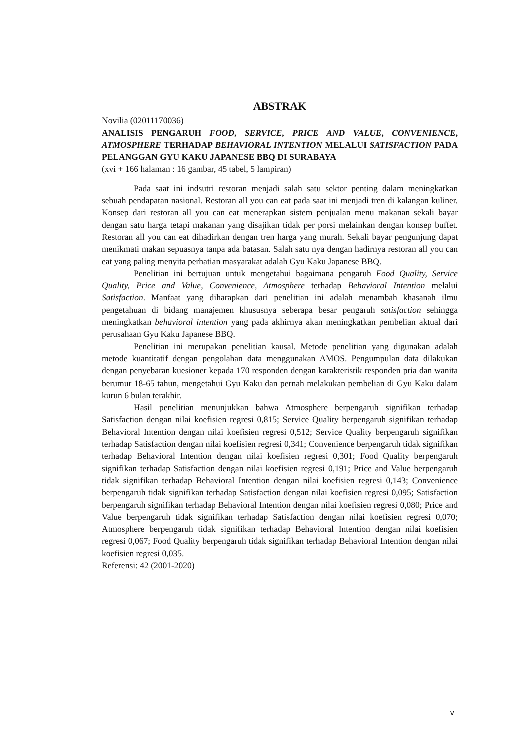ABSTRAK
Novilia (02011170036)
ANALISIS PENGARUH FOOD, SERVICE, PRICE AND VALUE, CONVENIENCE, ATMOSPHERE TERHADAP BEHAVIORAL INTENTION MELALUI SATISFACTION PADA PELANGGAN GYU KAKU JAPANESE BBQ DI SURABAYA
(xvi + 166 halaman : 16 gambar, 45 tabel, 5 lampiran)
Pada saat ini indsutri restoran menjadi salah satu sektor penting dalam meningkatkan sebuah pendapatan nasional. Restoran all you can eat pada saat ini menjadi tren di kalangan kuliner. Konsep dari restoran all you can eat menerapkan sistem penjualan menu makanan sekali bayar dengan satu harga tetapi makanan yang disajikan tidak per porsi melainkan dengan konsep buffet. Restoran all you can eat dihadirkan dengan tren harga yang murah. Sekali bayar pengunjung dapat menikmati makan sepuasnya tanpa ada batasan. Salah satu nya dengan hadirnya restoran all you can eat yang paling menyita perhatian masyarakat adalah Gyu Kaku Japanese BBQ.
Penelitian ini bertujuan untuk mengetahui bagaimana pengaruh Food Quality, Service Quality, Price and Value, Convenience, Atmosphere terhadap Behavioral Intention melalui Satisfaction. Manfaat yang diharapkan dari penelitian ini adalah menambah khasanah ilmu pengetahuan di bidang manajemen khususnya seberapa besar pengaruh satisfaction sehingga meningkatkan behavioral intention yang pada akhirnya akan meningkatkan pembelian aktual dari perusahaan Gyu Kaku Japanese BBQ.
Penelitian ini merupakan penelitian kausal. Metode penelitian yang digunakan adalah metode kuantitatif dengan pengolahan data menggunakan AMOS. Pengumpulan data dilakukan dengan penyebaran kuesioner kepada 170 responden dengan karakteristik responden pria dan wanita berumur 18-65 tahun, mengetahui Gyu Kaku dan pernah melakukan pembelian di Gyu Kaku dalam kurun 6 bulan terakhir.
Hasil penelitian menunjukkan bahwa Atmosphere berpengaruh signifikan terhadap Satisfaction dengan nilai koefisien regresi 0,815; Service Quality berpengaruh signifikan terhadap Behavioral Intention dengan nilai koefisien regresi 0,512; Service Quality berpengaruh signifikan terhadap Satisfaction dengan nilai koefisien regresi 0,341; Convenience berpengaruh tidak signifikan terhadap Behavioral Intention dengan nilai koefisien regresi 0,301; Food Quality berpengaruh signifikan terhadap Satisfaction dengan nilai koefisien regresi 0,191; Price and Value berpengaruh tidak signifikan terhadap Behavioral Intention dengan nilai koefisien regresi 0,143; Convenience berpengaruh tidak signifikan terhadap Satisfaction dengan nilai koefisien regresi 0,095; Satisfaction berpengaruh signifikan terhadap Behavioral Intention dengan nilai koefisien regresi 0,080; Price and Value berpengaruh tidak signifikan terhadap Satisfaction dengan nilai koefisien regresi 0,070; Atmosphere berpengaruh tidak signifikan terhadap Behavioral Intention dengan nilai koefisien regresi 0,067; Food Quality berpengaruh tidak signifikan terhadap Behavioral Intention dengan nilai koefisien regresi 0,035.
Referensi: 42 (2001-2020)
v